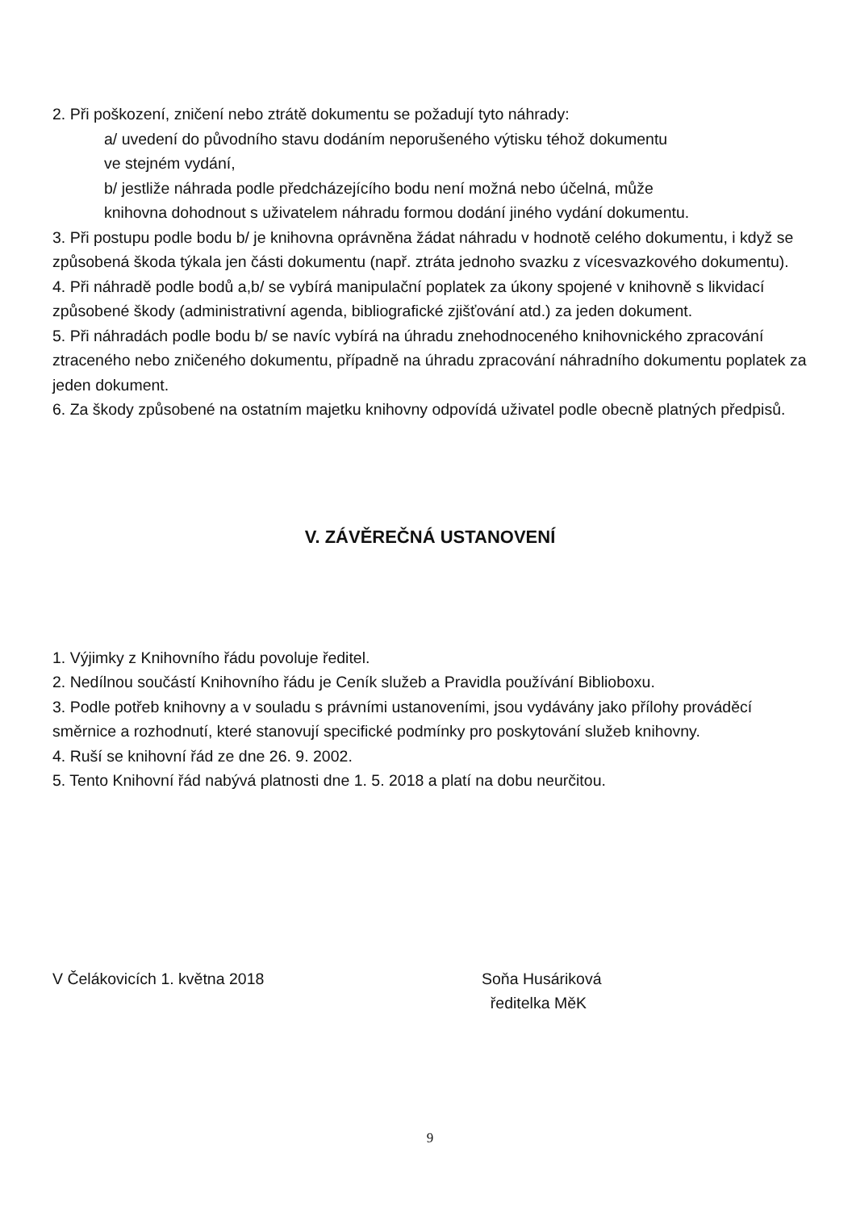2. Při poškození, zničení nebo ztrátě dokumentu se požadují tyto náhrady:
a/ uvedení do původního stavu dodáním neporušeného výtisku téhož dokumentu
ve stejném vydání,
b/ jestliže náhrada podle předcházejícího bodu není možná nebo účelná, může
knihovna dohodnout s uživatelem náhradu formou dodání jiného vydání dokumentu.
3. Při postupu podle bodu b/ je knihovna oprávněna žádat náhradu v hodnotě celého dokumentu, i když se způsobená škoda týkala jen části dokumentu (např. ztráta jednoho svazku z vícesvazkového dokumentu).
4. Při náhradě podle bodů a,b/ se vybírá manipulační poplatek za úkony spojené v knihovně s likvidací způsobené škody (administrativní agenda, bibliografické zjišťování atd.) za jeden dokument.
5. Při náhradách podle bodu b/ se navíc vybírá na úhradu znehodnoceného knihovnického zpracování ztraceného nebo zničeného dokumentu, případně na úhradu zpracování náhradního dokumentu poplatek za jeden dokument.
6. Za škody způsobené na ostatním majetku knihovny odpovídá uživatel podle obecně platných předpisů.
V. ZÁVĚREČNÁ USTANOVENÍ
1. Výjimky z Knihovního řádu povoluje ředitel.
2. Nedílnou součástí Knihovního řádu je Ceník služeb a Pravidla používání Biblioboxu.
3. Podle potřeb knihovny a v souladu s právními ustanoveními, jsou vydávány jako přílohy prováděcí směrnice a rozhodnutí, které stanovují specifické podmínky pro poskytování služeb knihovny.
4. Ruší se knihovní řád ze dne 26. 9. 2002.
5. Tento Knihovní řád nabývá platnosti dne 1. 5. 2018 a platí na dobu neurčitou.
V Čelákovicích 1. května 2018 Soňa Husáriková
ředitelka MěK
9